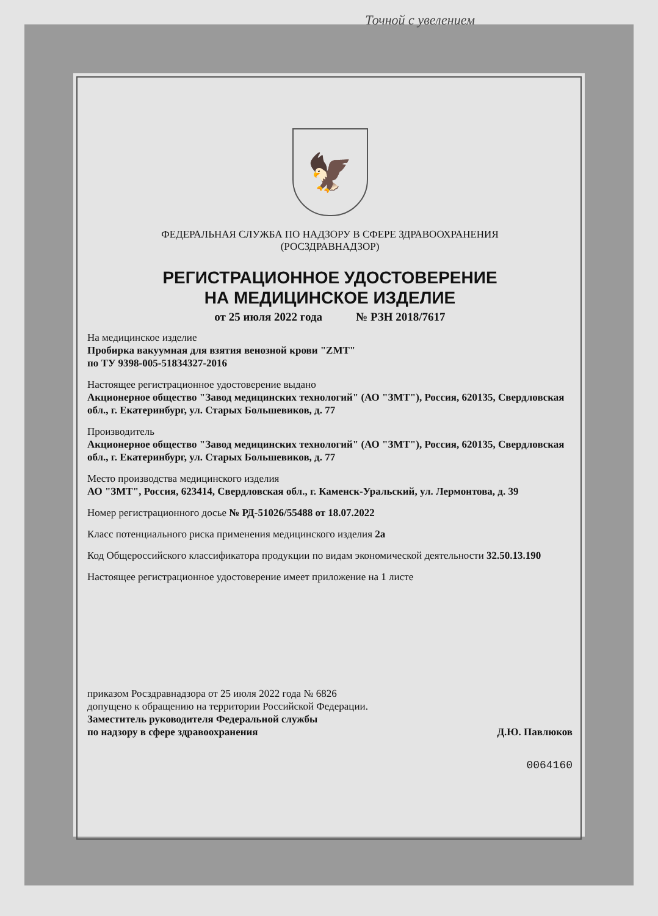Точной с увелением
🦅
ФЕДЕРАЛЬНАЯ СЛУЖБА ПО НАДЗОРУ В СФЕРЕ ЗДРАВООХРАНЕНИЯ
(РОСЗДРАВНАДЗОР)
РЕГИСТРАЦИОННОЕ УДОСТОВЕРЕНИЕ
НА МЕДИЦИНСКОЕ ИЗДЕЛИЕ
от 25 июля 2022 года № РЗН 2018/7617
На медицинское изделие
Пробирка вакуумная для взятия венозной крови "ZMT"
по ТУ 9398-005-51834327-2016
Настоящее регистрационное удостоверение выдано
Акционерное общество "Завод медицинских технологий" (АО "ЗМТ"), Россия, 620135, Свердловская обл., г. Екатеринбург, ул. Старых Большевиков, д. 77
Производитель
Акционерное общество "Завод медицинских технологий" (АО "ЗМТ"), Россия, 620135, Свердловская обл., г. Екатеринбург, ул. Старых Большевиков, д. 77
Место производства медицинского изделия
АО "ЗМТ", Россия, 623414, Свердловская обл., г. Каменск-Уральский, ул. Лермонтова, д. 39
Номер регистрационного досье № РД-51026/55488 от 18.07.2022
Класс потенциального риска применения медицинского изделия 2а
Код Общероссийского классификатора продукции по видам экономической деятельности 32.50.13.190
Настоящее регистрационное удостоверение имеет приложение на 1 листе
приказом Росздравнадзора от 25 июля 2022 года № 6826
допущено к обращению на территории Российской Федерации.
Заместитель руководителя Федеральной службы
по надзору в сфере здравоохранения Д.Ю. Павлюков
0064160